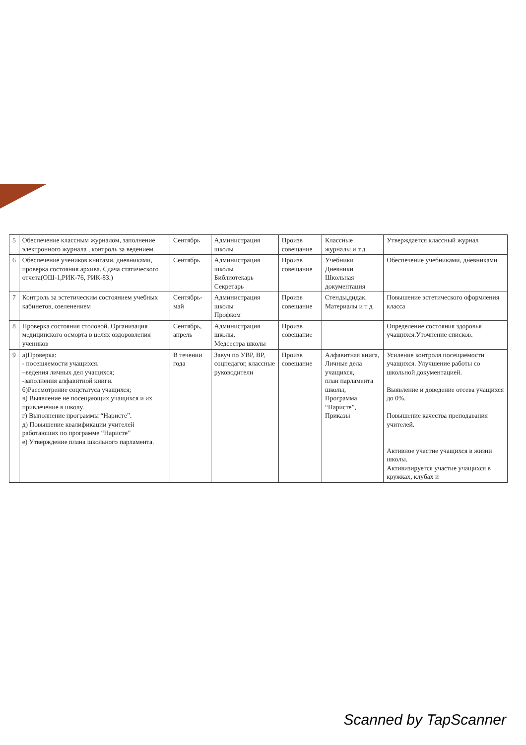| 5 | Обеспечение классным журналом, заполнение электронного журнала , контроль за ведением. | Сентябрь | Администрация школы | Произв совещание | Классные журналы и т.д | Утверждается классный журнал |
| 6 | Обеспечение учеников книгами, дневниками, проверка состояния архива. Сдача статического отчета(ОШ-1,РИК-76, РИК-83.) | Сентябрь | Администрация школы Библиотекарь Секретарь | Произв совещание | Учебники Дневники Школьная документация | Обеспечение учебниками, дневниками |
| 7 | Контроль за эстетическим состоянием учебных кабинетов, озеленением | Сентябрь-май | Администрация школы Профком | Произв совещание | Стенды,дидак. Материалы и т д | Повышение эстетического оформления класса |
| 8 | Проверка состояния столовой. Организация медицинского осморта в целях оздоровления учеников | Сентябрь, апрель | Администрация школы. Медсестра школы | Произв совещание | | Определение состояния здоровья учащихся.Уточнение списков. |
| 9 | а)Проверка: - посещяемости учащихся. –ведения личных дел учащихся; -заполнения алфавитной книги. б)Рассмотрение соцстатуса учащихся; в) Выявление не посещающих учащихся и их привлечение в школу. г) Выполнение программы “Наристе”. д) Повышение квалификации учителей работаюших по программе “Наристе” е) Утверждение плана школьного парламента. | В течении года | Завуч по УВР, ВР, соцпедагог, классные руководители | Произв совещание | Алфавитная книга, Личные дела учащихся, план парламента школы, Программа “Наристе”, Приказы | Усиление контроля посещаемости учащихся. Улучшение работы со школьной документацией. Выявление и доведение отсева учащихся до 0%. Повышение качества преподавания учителей. Активное участие учащихся в жизни школы. Активизируется участие учащихся в кружках, клубах и |
Scanned by TapScanner